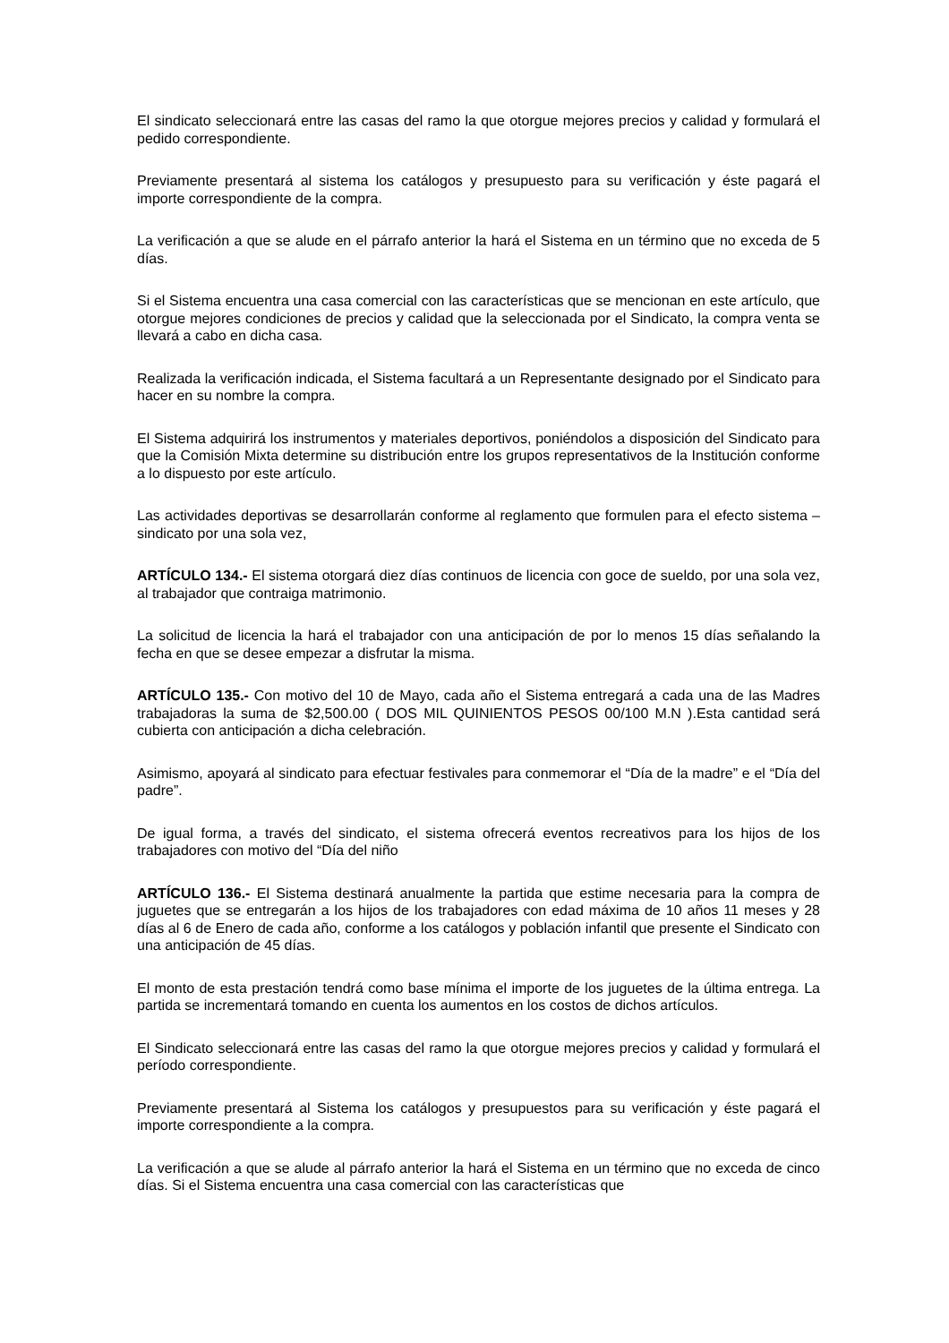El sindicato seleccionará entre las casas del ramo la que otorgue mejores precios y calidad y formulará el pedido correspondiente.
Previamente presentará al sistema los catálogos y presupuesto para su verificación y éste pagará el importe correspondiente de la compra.
La verificación a que se alude en el párrafo anterior la hará el Sistema en un término que no exceda de 5 días.
Si el Sistema encuentra una casa comercial con las características que se mencionan en este artículo, que otorgue mejores condiciones de precios y calidad que la seleccionada por el Sindicato, la compra venta se llevará a cabo en dicha casa.
Realizada la verificación indicada, el Sistema facultará a un Representante designado por el Sindicato para hacer en su nombre la compra.
El Sistema adquirirá los instrumentos y materiales deportivos, poniéndolos a disposición del Sindicato para que la Comisión Mixta determine su distribución entre los grupos representativos de la Institución conforme a lo dispuesto por este artículo.
Las actividades deportivas se desarrollarán conforme al reglamento que formulen para el efecto sistema –sindicato por una sola vez,
ARTÍCULO 134.- El sistema otorgará diez días continuos de licencia con goce de sueldo, por una sola vez, al trabajador que contraiga matrimonio.
La solicitud de licencia la hará el trabajador con una anticipación de por lo menos 15 días señalando la fecha en que se desee empezar a disfrutar la misma.
ARTÍCULO 135.- Con motivo del 10 de Mayo, cada año el Sistema entregará a cada una de las Madres trabajadoras la suma de $2,500.00 ( DOS MIL QUINIENTOS PESOS 00/100 M.N ).Esta cantidad será cubierta con anticipación a dicha celebración.
Asimismo, apoyará al sindicato para efectuar festivales para conmemorar el “Día de la madre” e el “Día del padre”.
De igual forma, a través del sindicato, el sistema ofrecerá eventos recreativos para los hijos de los trabajadores con motivo del “Día del niño
ARTÍCULO 136.- El Sistema destinará anualmente la partida que estime necesaria para la compra de juguetes que se entregarán a los hijos de los trabajadores con edad máxima de 10 años 11 meses y 28 días al 6 de Enero de cada año, conforme a los catálogos y población infantil que presente el Sindicato con una anticipación de 45 días.
El monto de esta prestación tendrá como base mínima el importe de los juguetes de la última entrega. La partida se incrementará tomando en cuenta los aumentos en los costos de dichos artículos.
El Sindicato seleccionará entre las casas del ramo la que otorgue mejores precios y calidad y formulará el período correspondiente.
Previamente presentará al Sistema los catálogos y presupuestos para su verificación y éste pagará el importe correspondiente a la compra.
La verificación a que se alude al párrafo anterior la hará el Sistema en un término que no exceda de cinco días. Si el Sistema encuentra una casa comercial con las características que